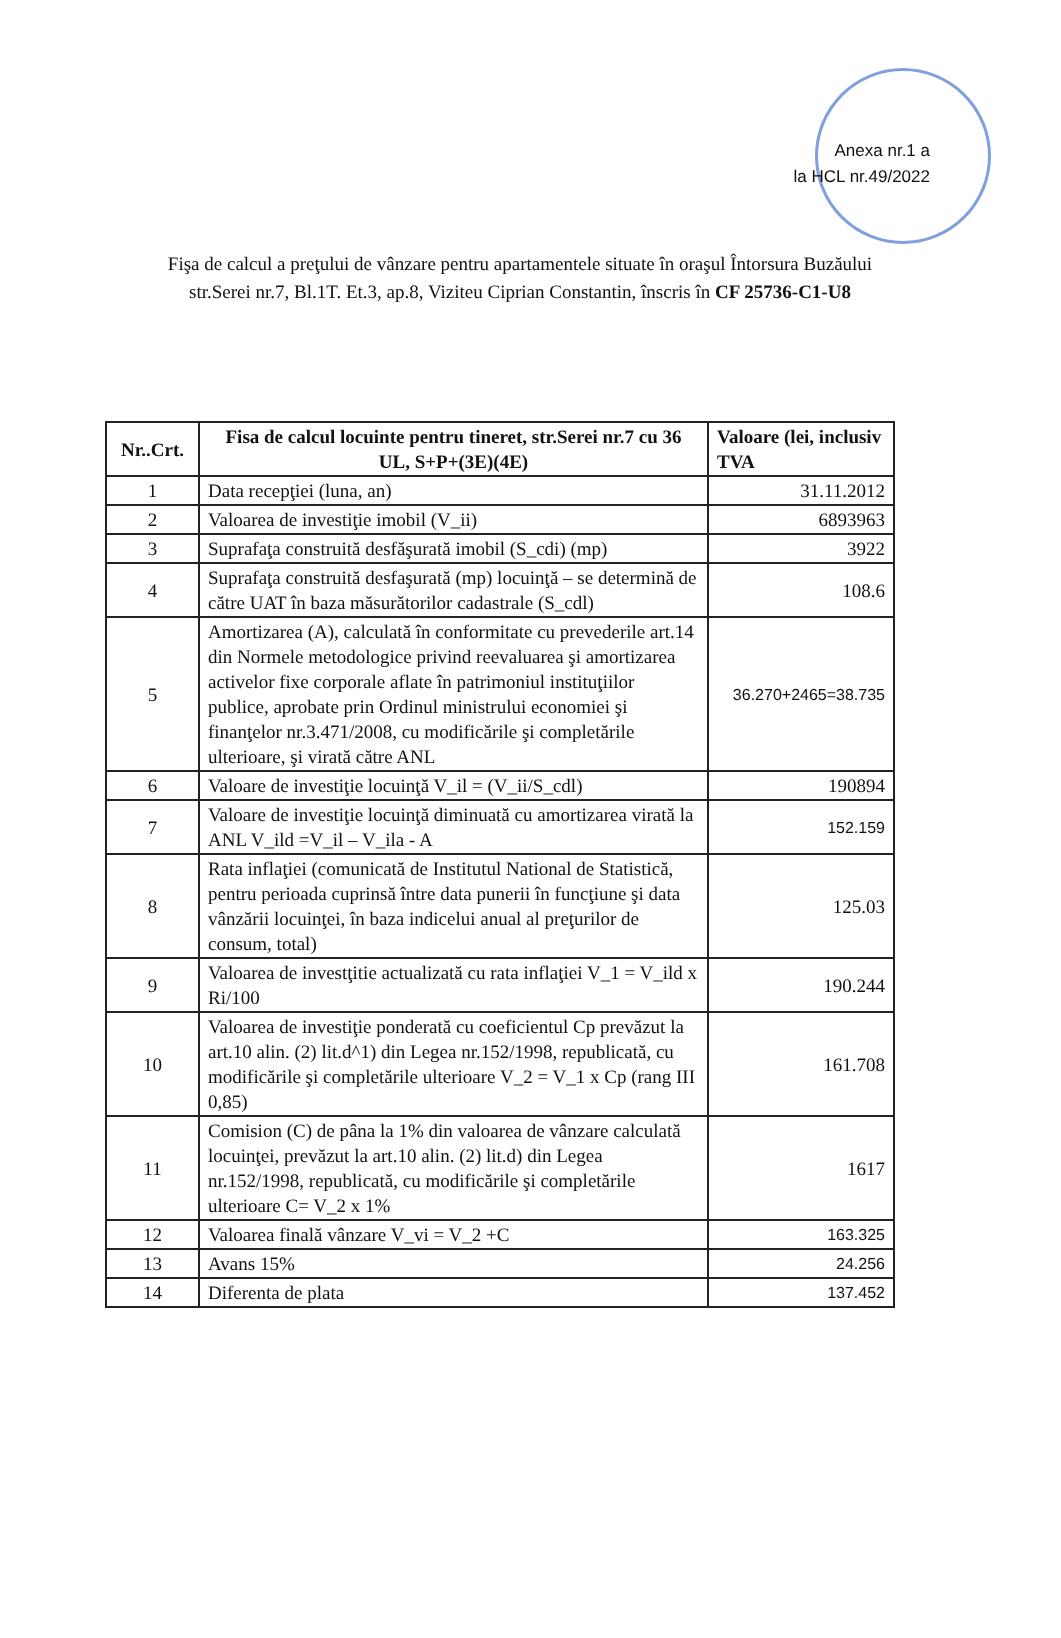Anexa nr.1 a
la HCL nr.49/2022
Fişa de calcul a preţului de vânzare pentru apartamentele situate în oraşul Întorsura Buzăului
str.Serei nr.7, Bl.1T. Et.3, ap.8, Viziteu Ciprian Constantin, înscris în CF 25736-C1-U8
| Nr..Crt. | Fisa de calcul locuinte pentru tineret, str.Serei nr.7 cu 36 UL, S+P+(3E)(4E) | Valoare (lei, inclusiv TVA |
| --- | --- | --- |
| 1 | Data recepţiei (luna, an) | 31.11.2012 |
| 2 | Valoarea de investiţie imobil (V_ii) | 6893963 |
| 3 | Suprafaţa construită desfăşurată imobil (S_cdi) (mp) | 3922 |
| 4 | Suprafaţa construită desfaşurată (mp) locuinţă – se determină de către UAT în baza măsurătorilor cadastrale (S_cdl) | 108.6 |
| 5 | Amortizarea (A), calculată în conformitate cu prevederile art.14 din Normele metodologice privind reevaluarea şi amortizarea activelor fixe corporale aflate în patrimoniul instituţiilor publice, aprobate prin Ordinul ministrului economiei şi finanţelor nr.3.471/2008, cu modificările şi completările ulterioare, şi virată către ANL | 36.270+2465=38.735 |
| 6 | Valoare de investiţie locuinţă V_il = (V_ii/S_cdl) | 190894 |
| 7 | Valoare de investiţie locuinţă diminuată cu amortizarea virată la ANL V_ild =V_il – V_ila - A | 152.159 |
| 8 | Rata inflaţiei (comunicată de Institutul National de Statistică, pentru perioada cuprinsă între data punerii în funcţiune şi data vânzării locuinţei, în baza indicelui anual al preţurilor de consum, total) | 125.03 |
| 9 | Valoarea de investţitie actualizată cu rata inflaţiei V_1 = V_ild x Ri/100 | 190.244 |
| 10 | Valoarea de investiţie ponderată cu coeficientul Cp prevăzut la art.10 alin. (2) lit.d^1) din Legea nr.152/1998, republicată, cu modificările şi completările ulterioare V_2 = V_1 x Cp (rang III 0,85) | 161.708 |
| 11 | Comision (C) de pâna la 1% din valoarea de vânzare calculată locuinţei, prevăzut la art.10 alin. (2) lit.d) din Legea nr.152/1998, republicată, cu modificările şi completările ulterioare C= V_2 x 1% | 1617 |
| 12 | Valoarea finală vânzare V_vi = V_2 +C | 163.325 |
| 13 | Avans 15% | 24.256 |
| 14 | Diferenta de plata | 137.452 |